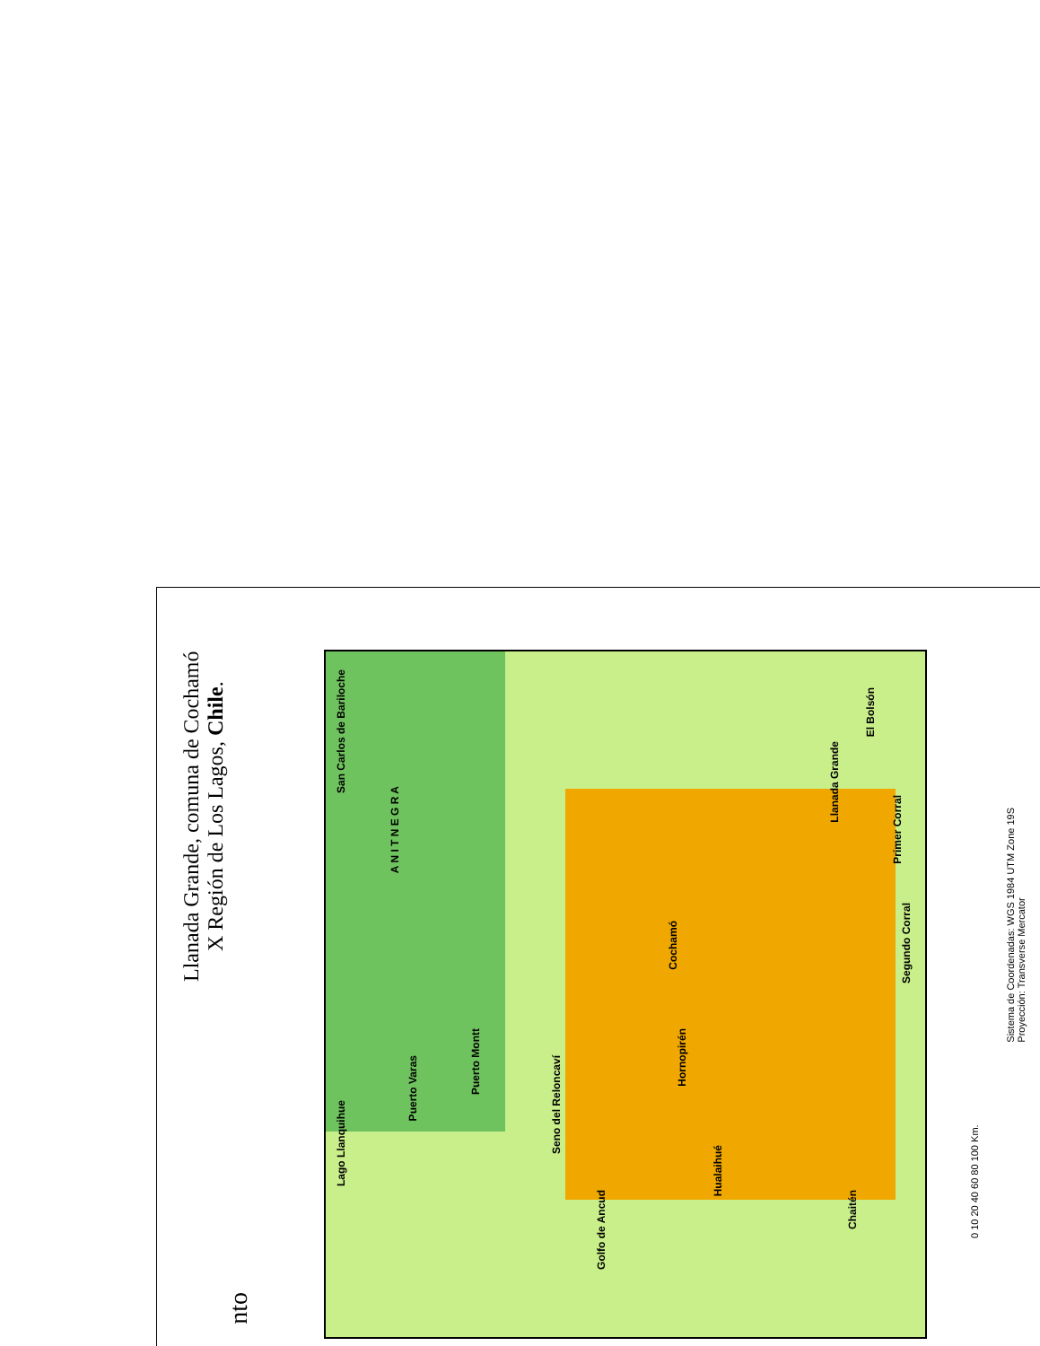Llanada Grande, comuna de Cochamó
X Región de Los Lagos, Chile.
San Carlos de Bariloche
A N I T N E G R A
Puerto Varas
Puerto Montt
Cochamó
Hualaihué
Chaitén
Hornopirén
Llanada Grande
El Bolsón
Primer Corral
Segundo Corral
Lago Llanquihue
Seno del Reloncaví
Golfo de Ancud
0 10 20 40 60 80 100 Km.
Sistema de Coordenadas: WGS 1984 UTM Zone 19S
Proyección: Transverse Mercator
nto